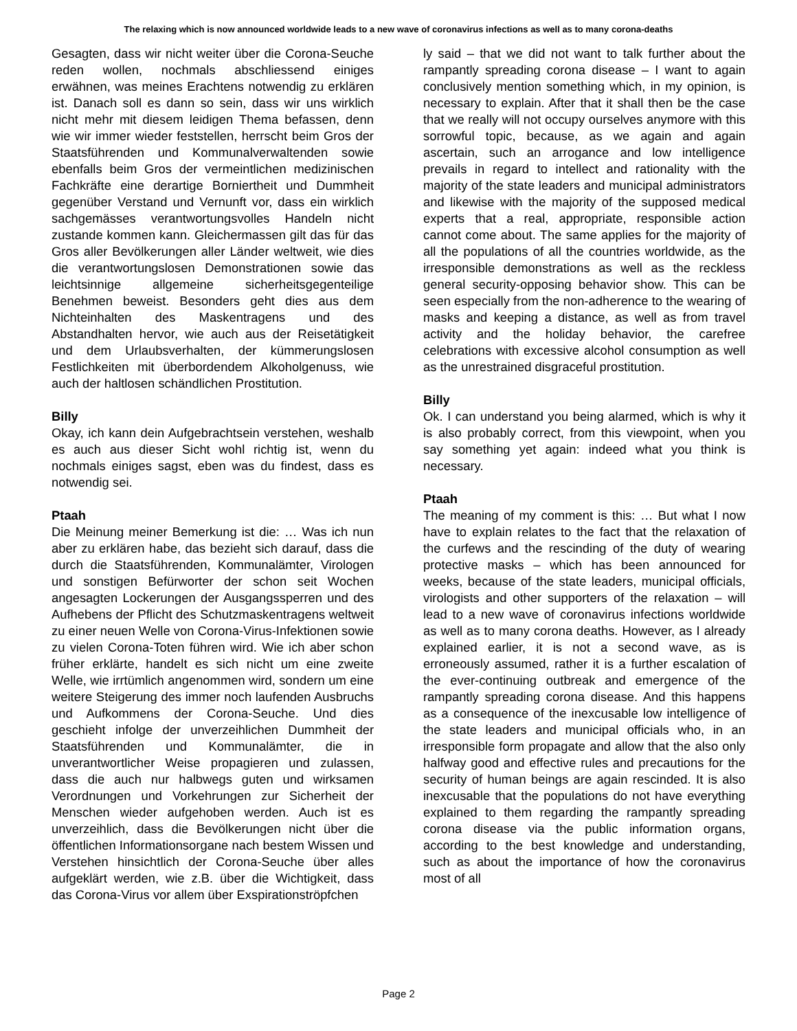The relaxing which is now announced worldwide leads to a new wave of coronavirus infections as well as to many corona-deaths
Gesagten, dass wir nicht weiter über die Corona-Seuche reden wollen, nochmals abschliessend einiges erwähnen, was meines Erachtens notwendig zu erklären ist. Danach soll es dann so sein, dass wir uns wirklich nicht mehr mit diesem leidigen Thema befassen, denn wie wir immer wieder feststellen, herrscht beim Gros der Staatsführenden und Kommunalverwaltenden sowie ebenfalls beim Gros der vermeintlichen medizinischen Fachkräfte eine derartige Borniertheit und Dummheit gegenüber Verstand und Vernunft vor, dass ein wirklich sachgemässes verantwortungsvolles Handeln nicht zustande kommen kann. Gleichermassen gilt das für das Gros aller Bevölkerungen aller Länder weltweit, wie dies die verantwortungslosen Demonstrationen sowie das leichtsinnige allgemeine sicherheitsgegenteilige Benehmen beweist. Besonders geht dies aus dem Nichteinhalten des Maskentragens und des Abstandhalten hervor, wie auch aus der Reisetätigkeit und dem Urlaubsverhalten, der kümmerungslosen Festlichkeiten mit überbordendem Alkoholgenuss, wie auch der haltlosen schändlichen Prostitution.
Billy
Okay, ich kann dein Aufgebrachtsein verstehen, weshalb es auch aus dieser Sicht wohl richtig ist, wenn du nochmals einiges sagst, eben was du findest, dass es notwendig sei.
Ptaah
Die Meinung meiner Bemerkung ist die: … Was ich nun aber zu erklären habe, das bezieht sich darauf, dass die durch die Staatsführenden, Kommunalämter, Virologen und sonstigen Befürworter der schon seit Wochen angesagten Lockerungen der Ausgangssperren und des Aufhebens der Pflicht des Schutzmaskentragens weltweit zu einer neuen Welle von Corona-Virus-Infektionen sowie zu vielen Corona-Toten führen wird. Wie ich aber schon früher erklärte, handelt es sich nicht um eine zweite Welle, wie irrtümlich angenommen wird, sondern um eine weitere Steigerung des immer noch laufenden Ausbruchs und Aufkommens der Corona-Seuche. Und dies geschieht infolge der unverzeihlichen Dummheit der Staatsführenden und Kommunalämter, die in unverantwortlicher Weise propagieren und zulassen, dass die auch nur halbwegs guten und wirksamen Verordnungen und Vorkehrungen zur Sicherheit der Menschen wieder aufgehoben werden. Auch ist es unverzeihlich, dass die Bevölkerungen nicht über die öffentlichen Informationsorgane nach bestem Wissen und Verstehen hinsichtlich der Corona-Seuche über alles aufgeklärt werden, wie z.B. über die Wichtigkeit, dass das Corona-Virus vor allem über Exspirationströpfchen
ly said – that we did not want to talk further about the rampantly spreading corona disease – I want to again conclusively mention something which, in my opinion, is necessary to explain. After that it shall then be the case that we really will not occupy ourselves anymore with this sorrowful topic, because, as we again and again ascertain, such an arrogance and low intelligence prevails in regard to intellect and rationality with the majority of the state leaders and municipal administrators and likewise with the majority of the supposed medical experts that a real, appropriate, responsible action cannot come about. The same applies for the majority of all the populations of all the countries worldwide, as the irresponsible demonstrations as well as the reckless general security-opposing behavior show. This can be seen especially from the non-adherence to the wearing of masks and keeping a distance, as well as from travel activity and the holiday behavior, the carefree celebrations with excessive alcohol consumption as well as the unrestrained disgraceful prostitution.
Billy
Ok. I can understand you being alarmed, which is why it is also probably correct, from this viewpoint, when you say something yet again: indeed what you think is necessary.
Ptaah
The meaning of my comment is this: … But what I now have to explain relates to the fact that the relaxation of the curfews and the rescinding of the duty of wearing protective masks – which has been announced for weeks, because of the state leaders, municipal officials, virologists and other supporters of the relaxation – will lead to a new wave of coronavirus infections worldwide as well as to many corona deaths. However, as I already explained earlier, it is not a second wave, as is erroneously assumed, rather it is a further escalation of the ever-continuing outbreak and emergence of the rampantly spreading corona disease. And this happens as a consequence of the inexcusable low intelligence of the state leaders and municipal officials who, in an irresponsible form propagate and allow that the also only halfway good and effective rules and precautions for the security of human beings are again rescinded. It is also inexcusable that the populations do not have everything explained to them regarding the rampantly spreading corona disease via the public information organs, according to the best knowledge and understanding, such as about the importance of how the coronavirus most of all
Page 2